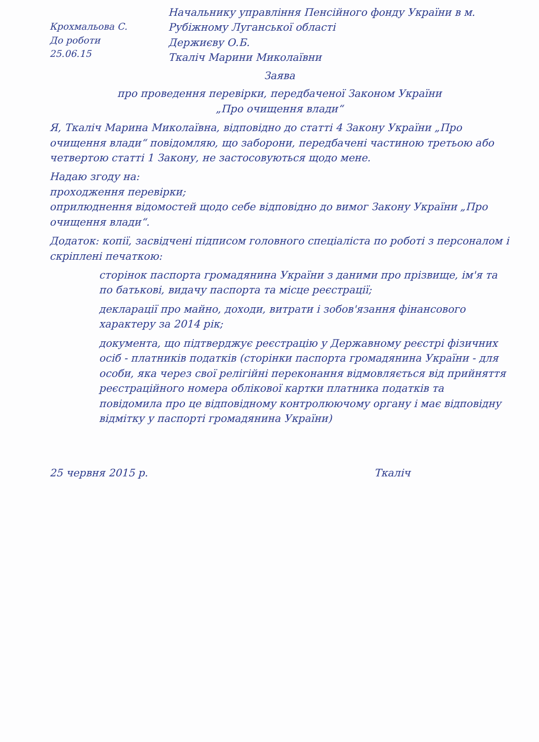Крохмальова С.
До роботи
25.06.15
Начальнику управління Пенсійного фонду України в м. Рубіжному Луганської області
Держиєву О.Б.
Ткаліч Марини Миколаївни
Заява
про проведення перевірки, передбаченої Законом України
„Про очищення влади“
Я, Ткаліч Марина Миколаївна, відповідно до статті 4 Закону України „Про очищення влади“ повідомляю, що заборони, передбачені частиною третьою або четвертою статті 1 Закону, не застосовуються щодо мене.
Надаю згоду на:
проходження перевірки;
оприлюднення відомостей щодо себе відповідно до вимог Закону України „Про очищення влади“.
Додаток: копії, засвідчені підписом головного спеціаліста по роботі з персоналом і скріплені печаткою:
сторінок паспорта громадянина України з даними про прізвище, ім'я та по батькові, видачу паспорта та місце реєстрації;
декларації про майно, доходи, витрати і зобов'язання фінансового характеру за 2014 рік;
документа, що підтверджує реєстрацію у Державному реєстрі фізичних осіб - платників податків (сторінки паспорта громадянина України - для особи, яка через свої релігійні переконання відмовляється від прийняття реєстраційного номера облікової картки платника податків та повідомила про це відповідному контролюючому органу і має відповідну відмітку у паспорті громадянина України)
25 червня 2015 р. Ткаліч